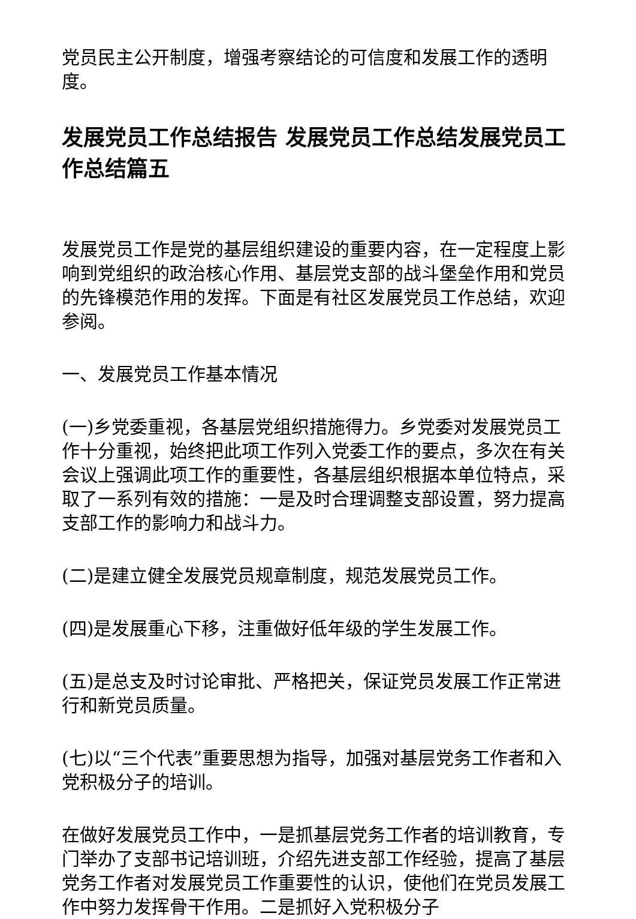党员民主公开制度，增强考察结论的可信度和发展工作的透明度。
发展党员工作总结报告 发展党员工作总结发展党员工作总结篇五
发展党员工作是党的基层组织建设的重要内容，在一定程度上影响到党组织的政治核心作用、基层党支部的战斗堡垒作用和党员的先锋模范作用的发挥。下面是有社区发展党员工作总结，欢迎参阅。
一、发展党员工作基本情况
(一)乡党委重视，各基层党组织措施得力。乡党委对发展党员工作十分重视，始终把此项工作列入党委工作的要点，多次在有关会议上强调此项工作的重要性，各基层组织根据本单位特点，采取了一系列有效的措施：一是及时合理调整支部设置，努力提高支部工作的影响力和战斗力。
(二)是建立健全发展党员规章制度，规范发展党员工作。
(四)是发展重心下移，注重做好低年级的学生发展工作。
(五)是总支及时讨论审批、严格把关，保证党员发展工作正常进行和新党员质量。
(七)以“三个代表”重要思想为指导，加强对基层党务工作者和入党积极分子的培训。
在做好发展党员工作中，一是抓基层党务工作者的培训教育，专门举办了支部书记培训班，介绍先进支部工作经验，提高了基层党务工作者对发展党员工作重要性的认识，使他们在党员发展工作中努力发挥骨干作用。二是抓好入党积极分子